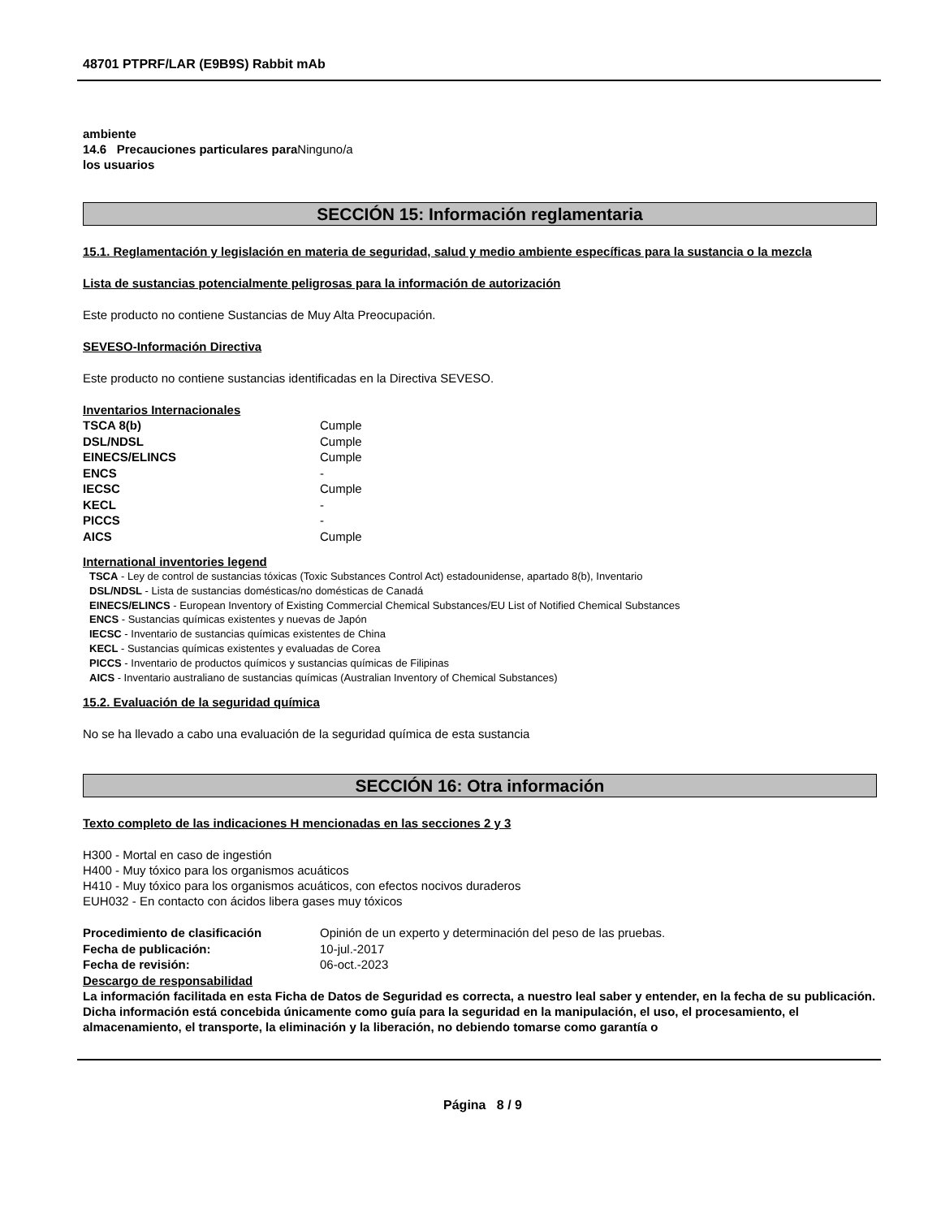48701 PTPRF/LAR (E9B9S) Rabbit mAb
ambiente
14.6 Precauciones particulares para Ninguno/a
los usuarios
SECCIÓN 15: Información reglamentaria
15.1. Reglamentación y legislación en materia de seguridad, salud y medio ambiente específicas para la sustancia o la mezcla
Lista de sustancias potencialmente peligrosas para la información de autorización
Este producto no contiene Sustancias de Muy Alta Preocupación.
SEVESO-Información Directiva
Este producto no contiene sustancias identificadas en la Directiva SEVESO.
Inventarios Internacionales
| TSCA 8(b) | Cumple |
| DSL/NDSL | Cumple |
| EINECS/ELINCS | Cumple |
| ENCS | - |
| IECSC | Cumple |
| KECL | - |
| PICCS | - |
| AICS | Cumple |
International inventories legend
TSCA - Ley de control de sustancias tóxicas (Toxic Substances Control Act) estadounidense, apartado 8(b), Inventario
DSL/NDSL - Lista de sustancias domésticas/no domésticas de Canadá
EINECS/ELINCS - European Inventory of Existing Commercial Chemical Substances/EU List of Notified Chemical Substances
ENCS - Sustancias químicas existentes y nuevas de Japón
IECSC - Inventario de sustancias químicas existentes de China
KECL - Sustancias químicas existentes y evaluadas de Corea
PICCS - Inventario de productos químicos y sustancias químicas de Filipinas
AICS - Inventario australiano de sustancias químicas (Australian Inventory of Chemical Substances)
15.2. Evaluación de la seguridad química
No se ha llevado a cabo una evaluación de la seguridad química de esta sustancia
SECCIÓN 16: Otra información
Texto completo de las indicaciones H mencionadas en las secciones 2 y 3
H300 - Mortal en caso de ingestión
H400 - Muy tóxico para los organismos acuáticos
H410 - Muy tóxico para los organismos acuáticos, con efectos nocivos duraderos
EUH032 - En contacto con ácidos libera gases muy tóxicos
| Procedimiento de clasificación | Opinión de un experto y determinación del peso de las pruebas. |
| Fecha de publicación: | 10-jul.-2017 |
| Fecha de revisión: | 06-oct.-2023 |
Descargo de responsabilidad
La información facilitada en esta Ficha de Datos de Seguridad es correcta, a nuestro leal saber y entender, en la fecha de su publicación. Dicha información está concebida únicamente como guía para la seguridad en la manipulación, el uso, el procesamiento, el almacenamiento, el transporte, la eliminación y la liberación, no debiendo tomarse como garantía o
Página 8 / 9